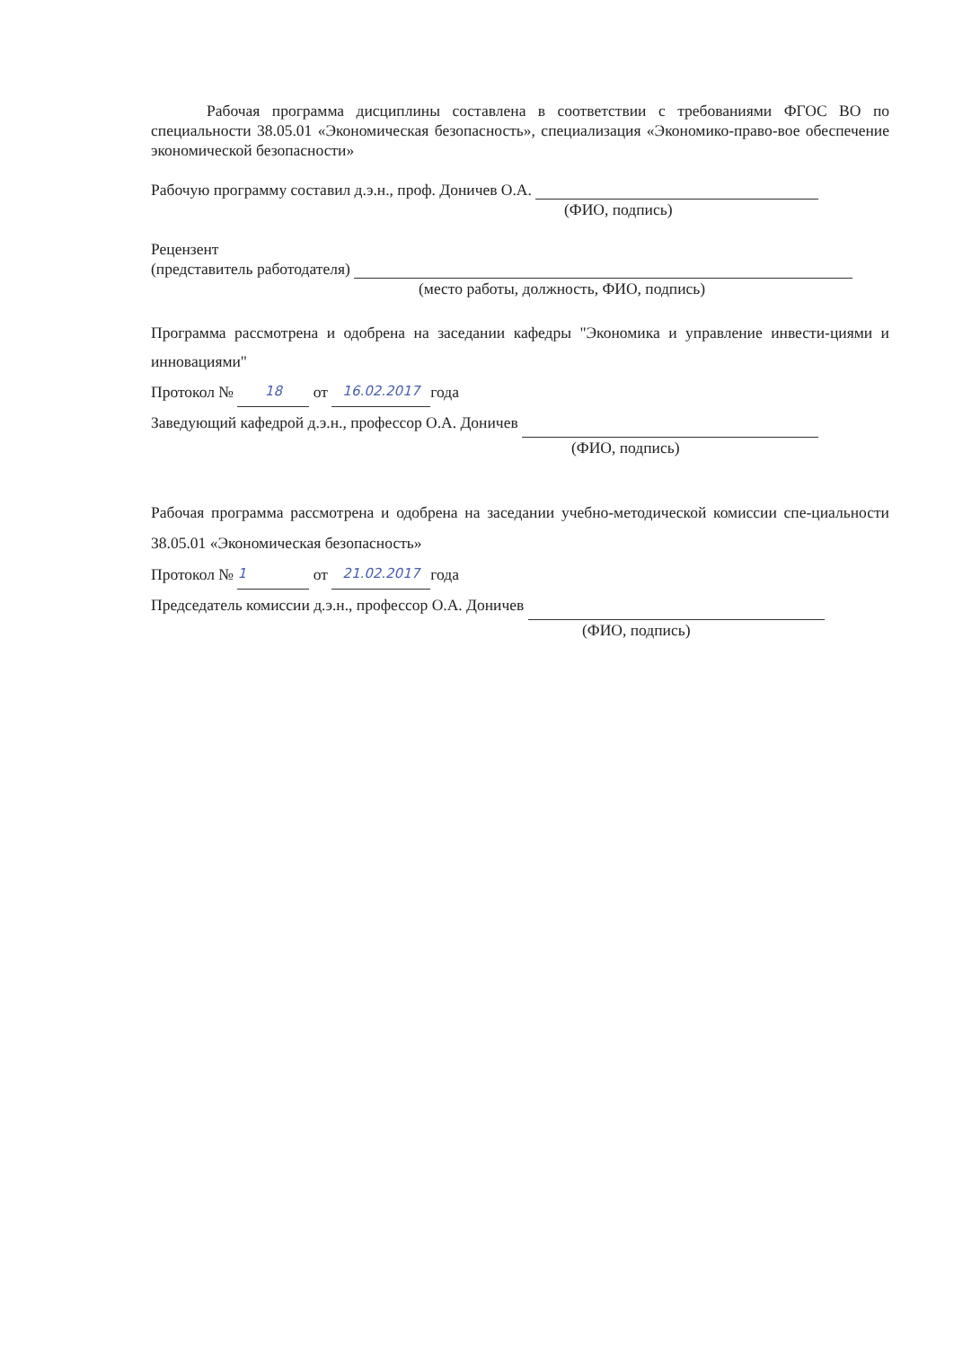Рабочая программа дисциплины составлена в соответствии с требованиями ФГОС ВО по специальности 38.05.01 «Экономическая безопасность», специализация «Экономико-право-вое обеспечение экономической безопасности»
Рабочую программу составил д.э.н., проф. Доничев О.А.
(ФИО, подпись)
Рецензент
(представитель работодателя)
(место работы, должность, ФИО, подпись)
Программа рассмотрена и одобрена на заседании кафедры "Экономика и управление инвести-циями и инновациями"
Протокол № 18 от 16.02.2017 года
Заведующий кафедрой д.э.н., профессор О.А. Доничев
(ФИО, подпись)
Рабочая программа рассмотрена и одобрена на заседании учебно-методической комиссии спе-циальности 38.05.01 «Экономическая безопасность»
Протокол № 1 от 21.02.2017 года
Председатель комиссии д.э.н., профессор О.А. Доничев
(ФИО, подпись)